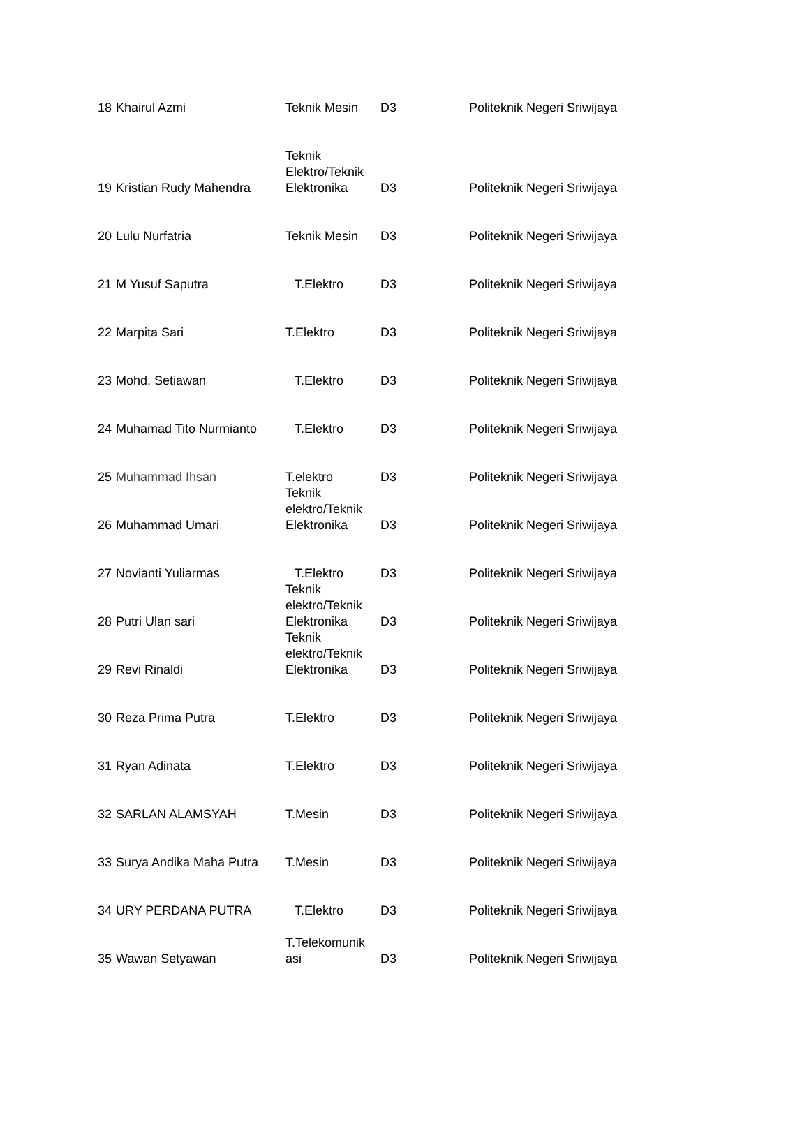| 18 | Khairul Azmi | Teknik Mesin | D3 | Politeknik Negeri Sriwijaya |
| 19 | Kristian Rudy Mahendra | Teknik Elektro/Teknik Elektronika | D3 | Politeknik Negeri Sriwijaya |
| 20 | Lulu Nurfatria | Teknik Mesin | D3 | Politeknik Negeri Sriwijaya |
| 21 | M Yusuf Saputra | T.Elektro | D3 | Politeknik Negeri Sriwijaya |
| 22 | Marpita Sari | T.Elektro | D3 | Politeknik Negeri Sriwijaya |
| 23 | Mohd. Setiawan | T.Elektro | D3 | Politeknik Negeri Sriwijaya |
| 24 | Muhamad Tito Nurmianto | T.Elektro | D3 | Politeknik Negeri Sriwijaya |
| 25 | Muhammad Ihsan | T.elektro | D3 | Politeknik Negeri Sriwijaya |
| 26 | Muhammad Umari | Teknik elektro/Teknik Elektronika | D3 | Politeknik Negeri Sriwijaya |
| 27 | Novianti Yuliarmas | T.Elektro | D3 | Politeknik Negeri Sriwijaya |
| 28 | Putri Ulan sari | Teknik elektro/Teknik Elektronika | D3 | Politeknik Negeri Sriwijaya |
| 29 | Revi Rinaldi | Teknik elektro/Teknik Elektronika | D3 | Politeknik Negeri Sriwijaya |
| 30 | Reza Prima Putra | T.Elektro | D3 | Politeknik Negeri Sriwijaya |
| 31 | Ryan Adinata | T.Elektro | D3 | Politeknik Negeri Sriwijaya |
| 32 | SARLAN ALAMSYAH | T.Mesin | D3 | Politeknik Negeri Sriwijaya |
| 33 | Surya Andika Maha Putra | T.Mesin | D3 | Politeknik Negeri Sriwijaya |
| 34 | URY PERDANA PUTRA | T.Elektro | D3 | Politeknik Negeri Sriwijaya |
| 35 | Wawan Setyawan | T.Telekomunik asi | D3 | Politeknik Negeri Sriwijaya |